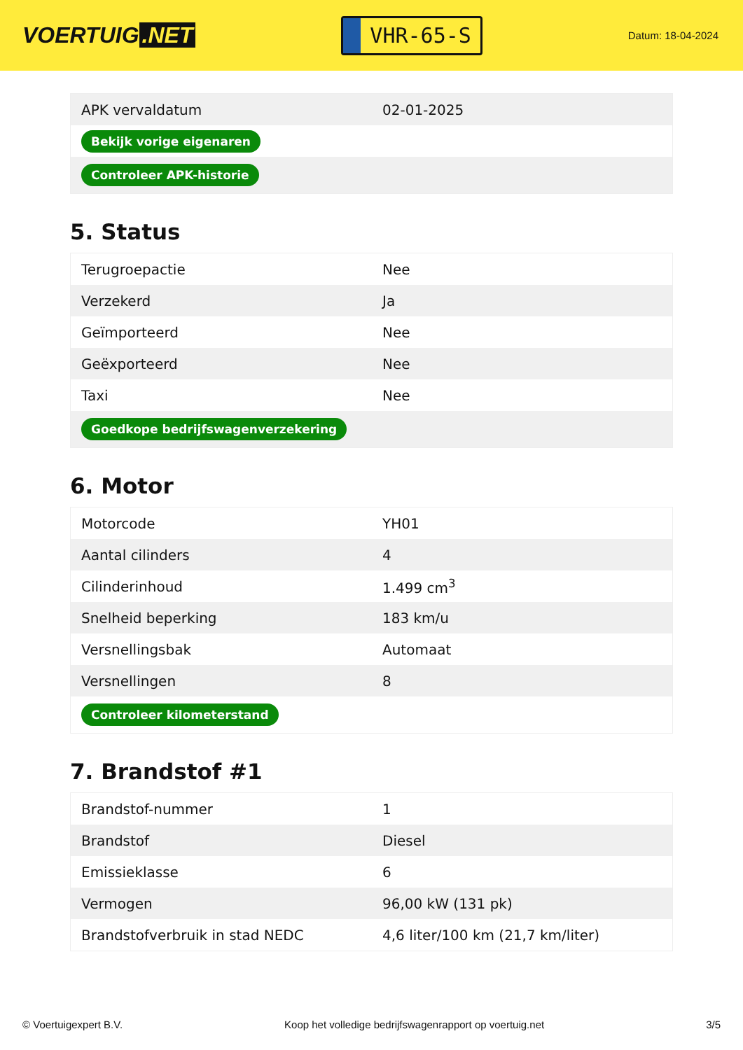VOERTUIG.NET
VHR-65-S
Datum: 18-04-2024
| APK vervaldatum | 02-01-2025 |
| Bekijk vorige eigenaren | |
| Controleer APK-historie | |
5. Status
| Terugroepactie | Nee |
| Verzekerd | Ja |
| Geïmporteerd | Nee |
| Geëxporteerd | Nee |
| Taxi | Nee |
| Goedkope bedrijfswagenverzekering | |
6. Motor
| Motorcode | YH01 |
| Aantal cilinders | 4 |
| Cilinderinhoud | 1.499 cm<sup>3</sup> |
| Snelheid beperking | 183 km/u |
| Versnellingsbak | Automaat |
| Versnellingen | 8 |
| Controleer kilometerstand | |
7. Brandstof #1
| Brandstof-nummer | 1 |
| Brandstof | Diesel |
| Emissieklasse | 6 |
| Vermogen | 96,00 kW (131 pk) |
| Brandstofverbruik in stad NEDC | 4,6 liter/100 km (21,7 km/liter) |
© Voertuigexpert B.V. Koop het volledige bedrijfswagenrapport op voertuig.net 3/5